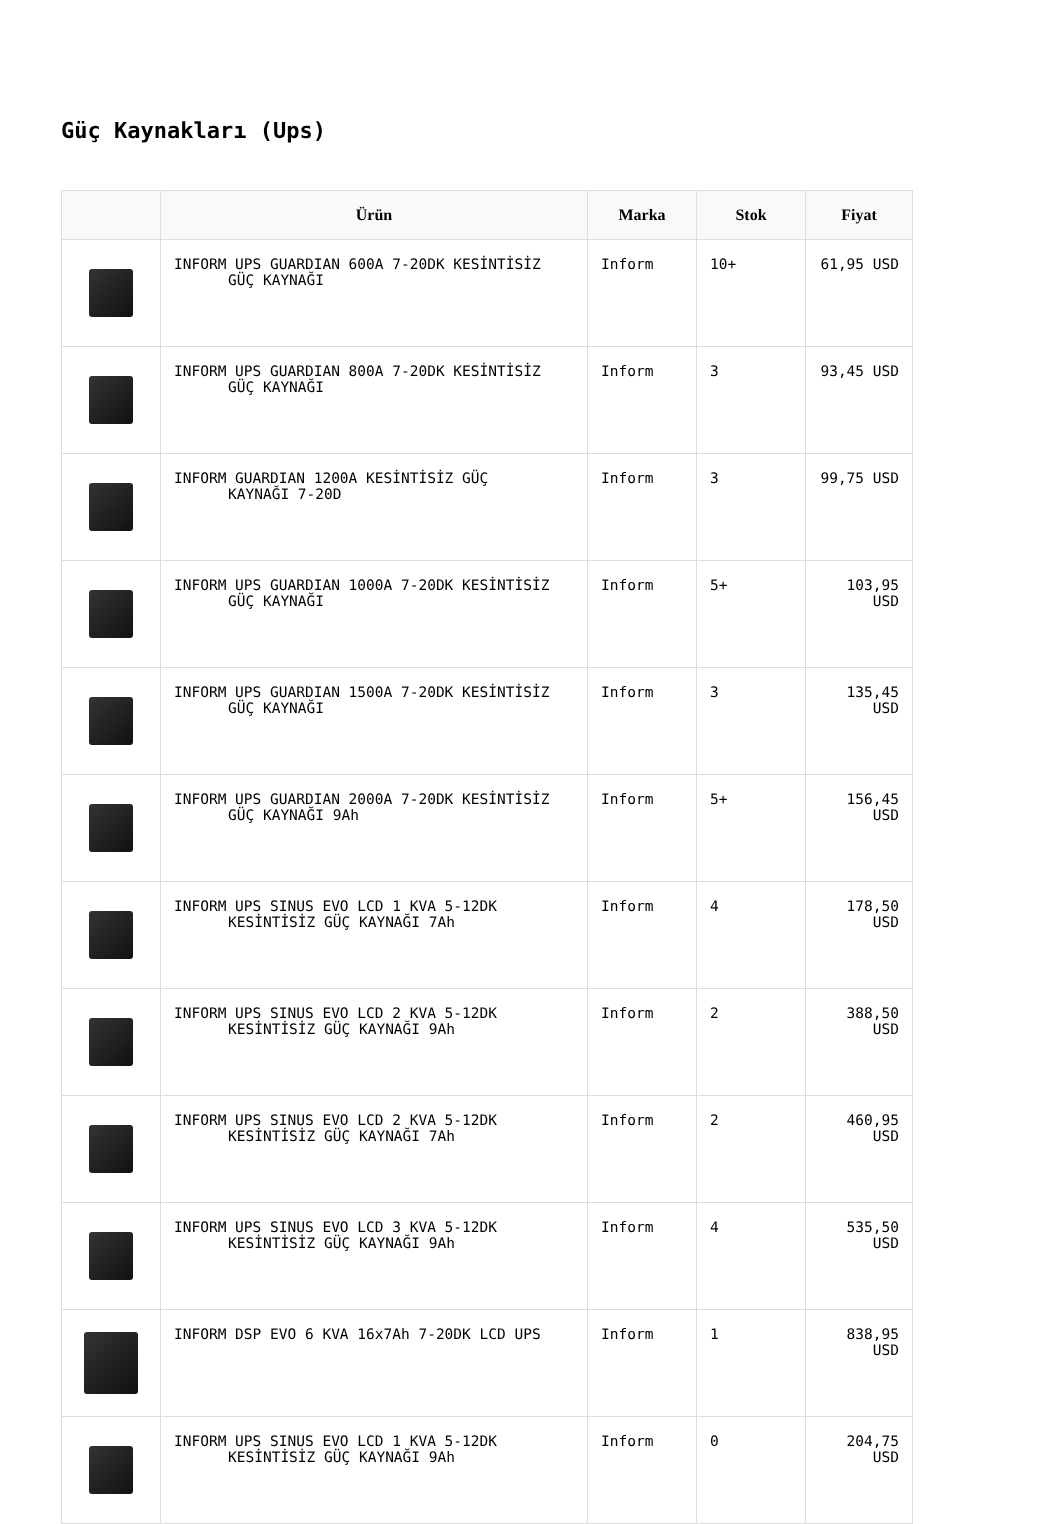Güç Kaynakları (Ups)
| | Ürün | Marka | Stok | Fiyat |
| --- | --- | --- | --- | --- |
| | INFORM UPS GUARDIAN 600A 7-20DK KESİNTİSİZ GÜÇ KAYNAĞI | Inform | 10+ | 61,95 USD |
| | INFORM UPS GUARDIAN 800A 7-20DK KESİNTİSİZ GÜÇ KAYNAĞI | Inform | 3 | 93,45 USD |
| | INFORM GUARDIAN 1200A KESİNTİSİZ GÜÇ KAYNAĞI 7-20D | Inform | 3 | 99,75 USD |
| | INFORM UPS GUARDIAN 1000A 7-20DK KESİNTİSİZ GÜÇ KAYNAĞI | Inform | 5+ | 103,95 USD |
| | INFORM UPS GUARDIAN 1500A 7-20DK KESİNTİSİZ GÜÇ KAYNAĞI | Inform | 3 | 135,45 USD |
| | INFORM UPS GUARDIAN 2000A 7-20DK KESİNTİSİZ GÜÇ KAYNAĞI 9Ah | Inform | 5+ | 156,45 USD |
| | INFORM UPS SINUS EVO LCD 1 KVA 5-12DK KESİNTİSİZ GÜÇ KAYNAĞI 7Ah | Inform | 4 | 178,50 USD |
| | INFORM UPS SINUS EVO LCD 2 KVA 5-12DK KESİNTİSİZ GÜÇ KAYNAĞI 9Ah | Inform | 2 | 388,50 USD |
| | INFORM UPS SINUS EVO LCD 2 KVA 5-12DK KESİNTİSİZ GÜÇ KAYNAĞI 7Ah | Inform | 2 | 460,95 USD |
| | INFORM UPS SINUS EVO LCD 3 KVA 5-12DK KESİNTİSİZ GÜÇ KAYNAĞI 9Ah | Inform | 4 | 535,50 USD |
| | INFORM DSP EVO 6 KVA 16x7Ah 7-20DK LCD UPS | Inform | 1 | 838,95 USD |
| | INFORM UPS SINUS EVO LCD 1 KVA 5-12DK KESİNTİSİZ GÜÇ KAYNAĞI 9Ah | Inform | 0 | 204,75 USD |